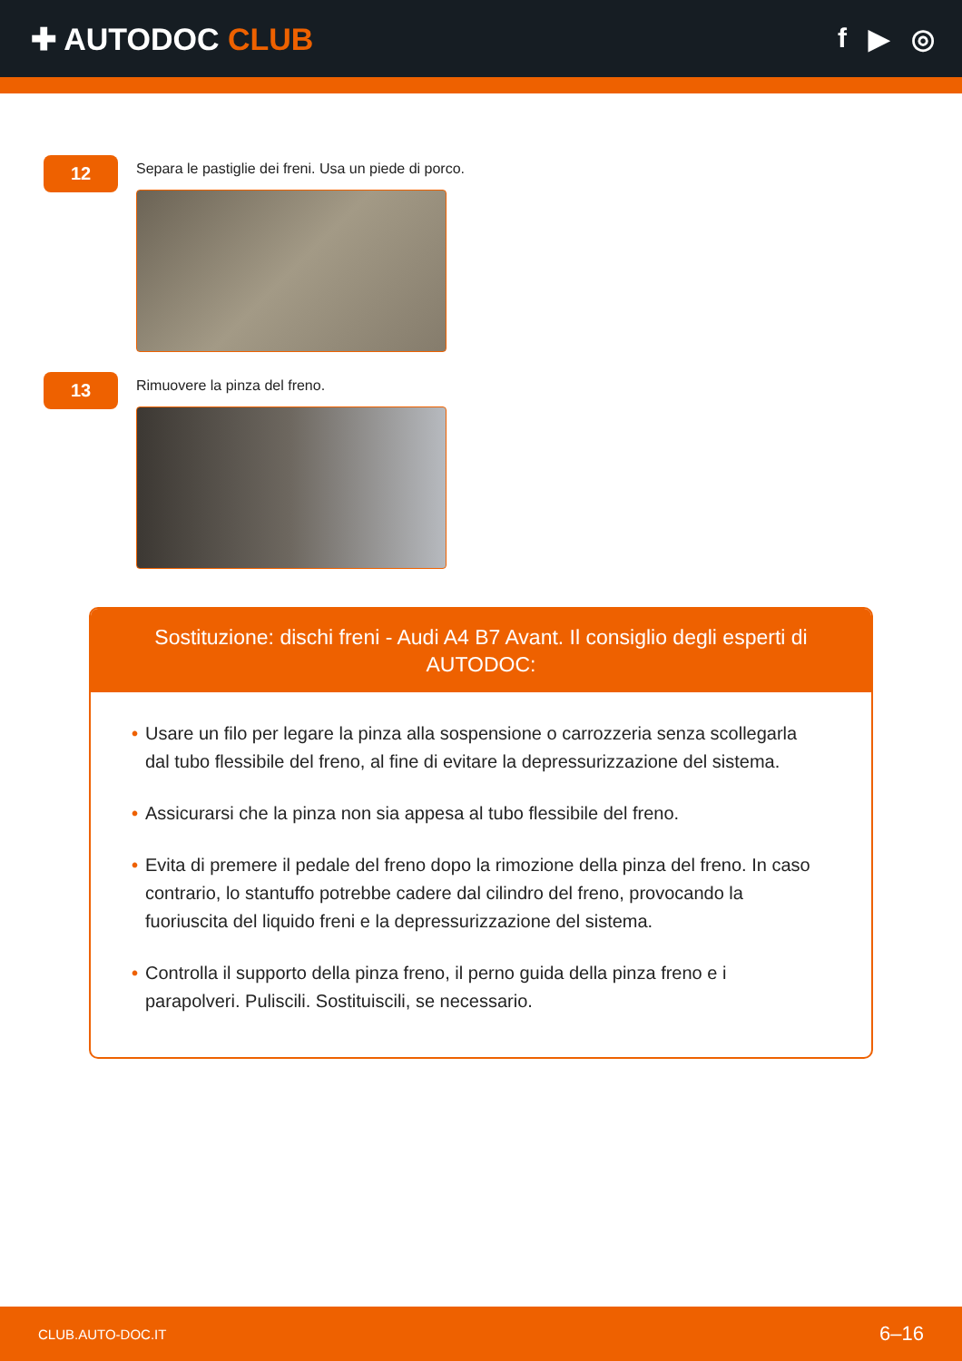✚ AUTODOC CLUB f ▶ ◎
12
Separa le pastiglie dei freni. Usa un piede di porco.
13
Rimuovere la pinza del freno.
Sostituzione: dischi freni - Audi A4 B7 Avant. Il consiglio degli esperti di AUTODOC:
• Usare un filo per legare la pinza alla sospensione o carrozzeria senza scollegarla dal tubo flessibile del freno, al fine di evitare la depressurizzazione del sistema.
• Assicurarsi che la pinza non sia appesa al tubo flessibile del freno.
• Evita di premere il pedale del freno dopo la rimozione della pinza del freno. In caso contrario, lo stantuffo potrebbe cadere dal cilindro del freno, provocando la fuoriuscita del liquido freni e la depressurizzazione del sistema.
• Controlla il supporto della pinza freno, il perno guida della pinza freno e i parapolveri. Puliscili. Sostituiscili, se necessario.
CLUB.AUTO-DOC.IT 6–16